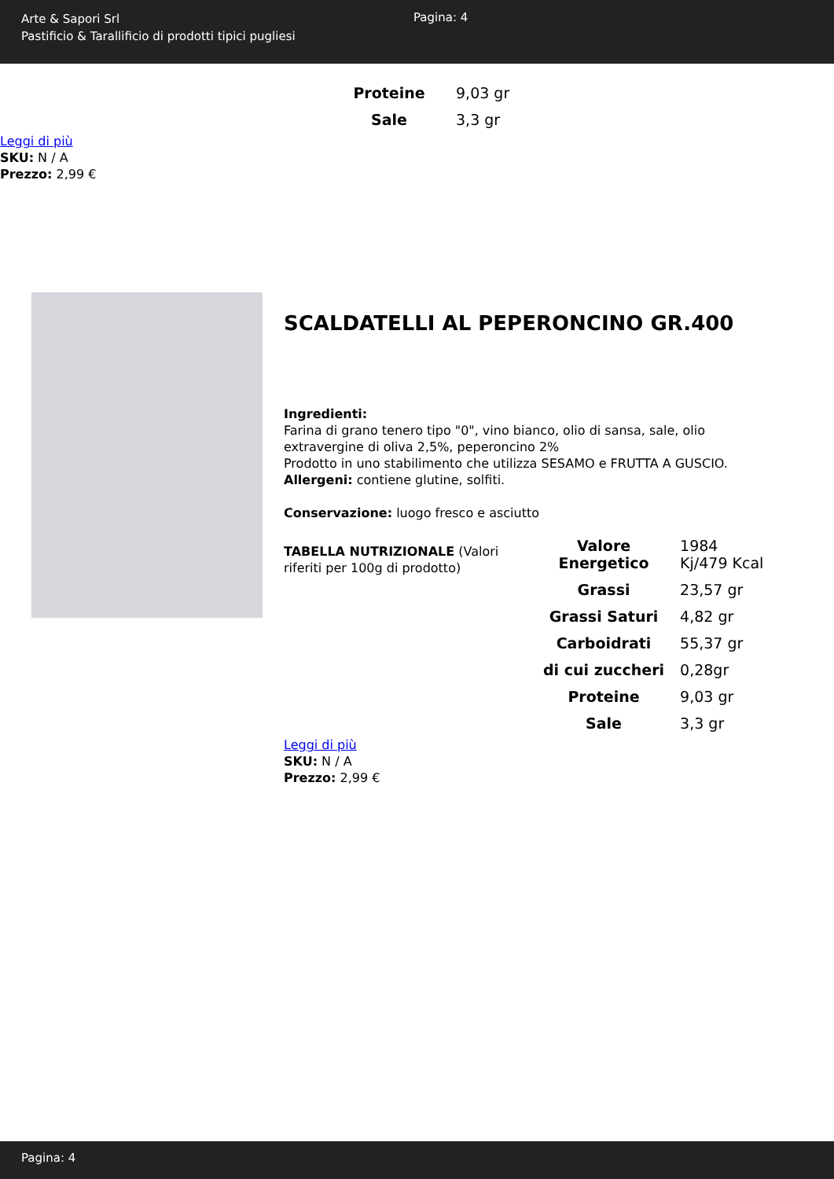Arte & Sapori Srl
Pastificio & Tarallificio di prodotti tipici pugliesi
Pagina: 4
| Proteine | 9,03 gr |
| Sale | 3,3 gr |
Leggi di più
SKU: N / A
Prezzo: 2,99 €
SCALDATELLI AL PEPERONCINO GR.400
Ingredienti:
Farina di grano tenero tipo "0", vino bianco, olio di sansa, sale, olio extravergine di oliva 2,5%, peperoncino 2%
Prodotto in uno stabilimento che utilizza SESAMO e FRUTTA A GUSCIO.
Allergeni: contiene glutine, solfiti.
Conservazione: luogo fresco e asciutto
TABELLA NUTRIZIONALE (Valori riferiti per 100g di prodotto)
| Valore Energetico | 1984 Kj/479 Kcal |
| Grassi | 23,57 gr |
| Grassi Saturi | 4,82 gr |
| Carboidrati | 55,37 gr |
| di cui zuccheri | 0,28gr |
| Proteine | 9,03 gr |
| Sale | 3,3 gr |
Leggi di più
SKU: N / A
Prezzo: 2,99 €
Pagina: 4